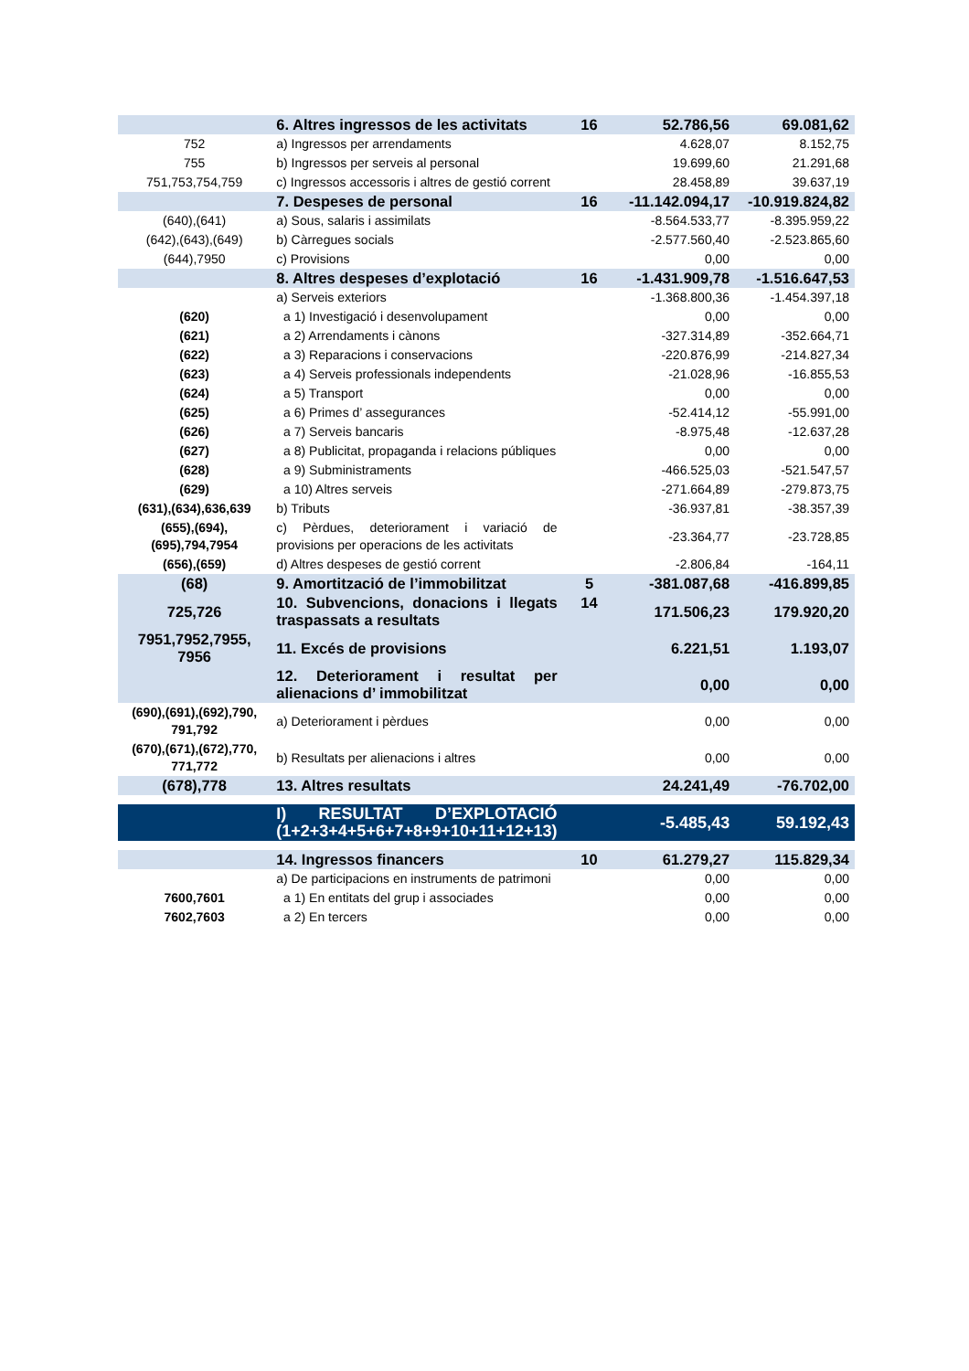| | 6. Altres ingressos de les activitats | 16 | 52.786,56 | 69.081,62 |
| 752 | a) Ingressos per arrendaments | | 4.628,07 | 8.152,75 |
| 755 | b) Ingressos per serveis al personal | | 19.699,60 | 21.291,68 |
| 751,753,754,759 | c) Ingressos accessoris i altres de gestió corrent | | 28.458,89 | 39.637,19 |
| | 7. Despeses de personal | 16 | -11.142.094,17 | -10.919.824,82 |
| (640),(641) | a) Sous, salaris i assimilats | | -8.564.533,77 | -8.395.959,22 |
| (642),(643),(649) | b) Càrregues socials | | -2.577.560,40 | -2.523.865,60 |
| (644),7950 | c) Provisions | | 0,00 | 0,00 |
| | 8. Altres despeses d’explotació | 16 | -1.431.909,78 | -1.516.647,53 |
| | a) Serveis exteriors | | -1.368.800,36 | -1.454.397,18 |
| (620) | a 1) Investigació i desenvolupament | | 0,00 | 0,00 |
| (621) | a 2) Arrendaments i cànons | | -327.314,89 | -352.664,71 |
| (622) | a 3) Reparacions i conservacions | | -220.876,99 | -214.827,34 |
| (623) | a 4) Serveis professionals independents | | -21.028,96 | -16.855,53 |
| (624) | a 5) Transport | | 0,00 | 0,00 |
| (625) | a 6) Primes d’ assegurances | | -52.414,12 | -55.991,00 |
| (626) | a 7) Serveis bancaris | | -8.975,48 | -12.637,28 |
| (627) | a 8) Publicitat, propaganda i relacions públiques | | 0,00 | 0,00 |
| (628) | a 9) Subministraments | | -466.525,03 | -521.547,57 |
| (629) | a 10) Altres serveis | | -271.664,89 | -279.873,75 |
| (631),(634),636,639 | b) Tributs | | -36.937,81 | -38.357,39 |
| (655),(694),(695),794,7954 | c) Pèrdues, deteriorament i variació de provisions per operacions de les activitats | | -23.364,77 | -23.728,85 |
| (656),(659) | d) Altres despeses de gestió corrent | | -2.806,84 | -164,11 |
| (68) | 9. Amortització de l’immobilitzat | 5 | -381.087,68 | -416.899,85 |
| 725,726 | 10. Subvencions, donacions i llegats traspassats a resultats | 14 | 171.506,23 | 179.920,20 |
| 7951,7952,7955, 7956 | 11. Excés de provisions | | 6.221,51 | 1.193,07 |
| | 12. Deteriorament i resultat per alienacions d’ immobilitzat | | 0,00 | 0,00 |
| (690),(691),(692),790, 791,792 | a) Deteriorament i pèrdues | | 0,00 | 0,00 |
| (670),(671),(672),770, 771,772 | b) Resultats per alienacions i altres | | 0,00 | 0,00 |
| (678),778 | 13. Altres resultats | | 24.241,49 | -76.702,00 |
| | I) RESULTAT D’EXPLOTACIÓ (1+2+3+4+5+6+7+8+9+10+11+12+13) | | -5.485,43 | 59.192,43 |
| | 14. Ingressos financers | 10 | 61.279,27 | 115.829,34 |
| | a) De participacions en instruments de patrimoni | | 0,00 | 0,00 |
| 7600,7601 | a 1) En entitats del grup i associades | | 0,00 | 0,00 |
| 7602,7603 | a 2) En tercers | | 0,00 | 0,00 |